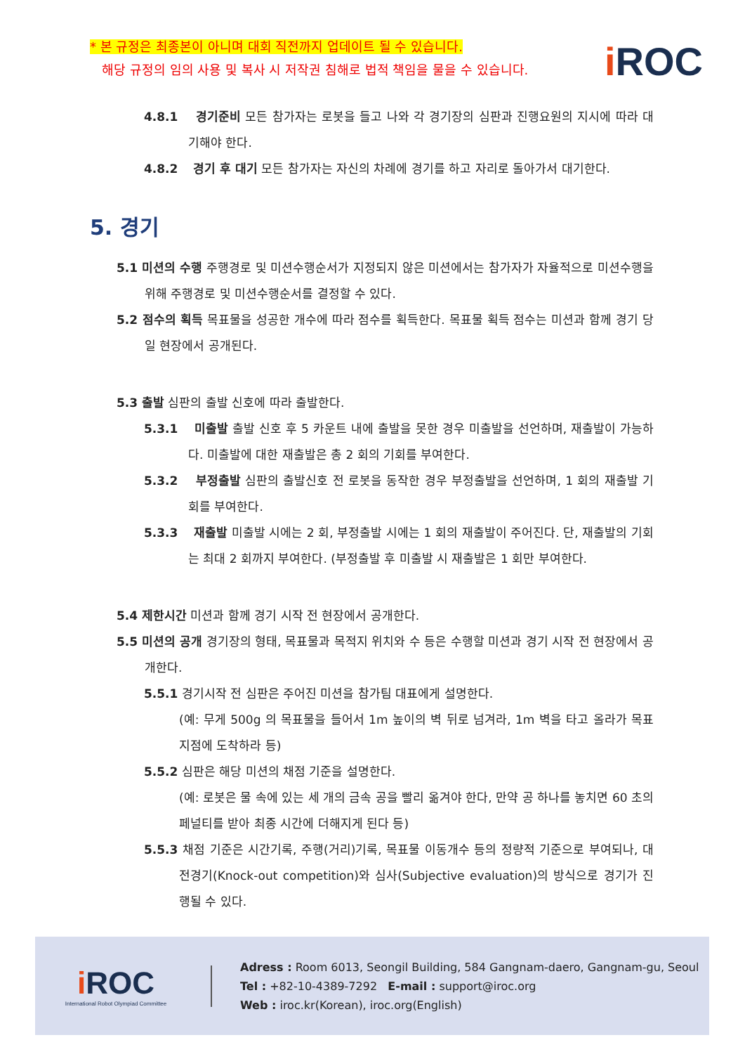* 본 규정은 최종본이 아니며 대회 직전까지 업데이트 될 수 있습니다.
해당 규정의 임의 사용 및 복사 시 저작권 침해로 법적 책임을 물을 수 있습니다.
i ROC
4.8.1 경기준비 모든 참가자는 로봇을 들고 나와 각 경기장의 심판과 진행요원의 지시에 따라 대기해야 한다.
4.8.2 경기 후 대기 모든 참가자는 자신의 차례에 경기를 하고 자리로 돌아가서 대기한다.
5. 경기
5.1 미션의 수행 주행경로 및 미션수행순서가 지정되지 않은 미션에서는 참가자가 자율적으로 미션수행을 위해 주행경로 및 미션수행순서를 결정할 수 있다.
5.2 점수의 획득 목표물을 성공한 개수에 따라 점수를 획득한다. 목표물 획득 점수는 미션과 함께 경기 당일 현장에서 공개된다.
5.3 출발 심판의 출발 신호에 따라 출발한다.
5.3.1 미출발 출발 신호 후 5 카운트 내에 출발을 못한 경우 미출발을 선언하며, 재출발이 가능하다. 미출발에 대한 재출발은 총 2 회의 기회를 부여한다.
5.3.2 부정출발 심판의 출발신호 전 로봇을 동작한 경우 부정출발을 선언하며, 1 회의 재출발 기회를 부여한다.
5.3.3 재출발 미출발 시에는 2 회, 부정출발 시에는 1 회의 재출발이 주어진다. 단, 재출발의 기회는 최대 2 회까지 부여한다. (부정출발 후 미출발 시 재출발은 1 회만 부여한다.
5.4 제한시간 미션과 함께 경기 시작 전 현장에서 공개한다.
5.5 미션의 공개 경기장의 형태, 목표물과 목적지 위치와 수 등은 수행할 미션과 경기 시작 전 현장에서 공개한다.
5.5.1 경기시작 전 심판은 주어진 미션을 참가팀 대표에게 설명한다.
(예: 무게 500g 의 목표물을 들어서 1m 높이의 벽 뒤로 넘겨라, 1m 벽을 타고 올라가 목표지점에 도착하라 등)
5.5.2 심판은 해당 미션의 채점 기준을 설명한다.
(예: 로봇은 물 속에 있는 세 개의 금속 공을 빨리 옮겨야 한다, 만약 공 하나를 놓치면 60 초의 페널티를 받아 최종 시간에 더해지게 된다 등)
5.5.3 채점 기준은 시간기록, 주행(거리)기록, 목표물 이동개수 등의 정량적 기준으로 부여되나, 대전경기(Knock-out competition)와 심사(Subjective evaluation)의 방식으로 경기가 진행될 수 있다.
i ROC
International Robot Olympiad Committee
Adress : Room 6013, Seongil Building, 584 Gangnam-daero, Gangnam-gu, Seoul
Tel : +82-10-4389-7292 E-mail : support@iroc.org
Web : iroc.kr(Korean), iroc.org(English)